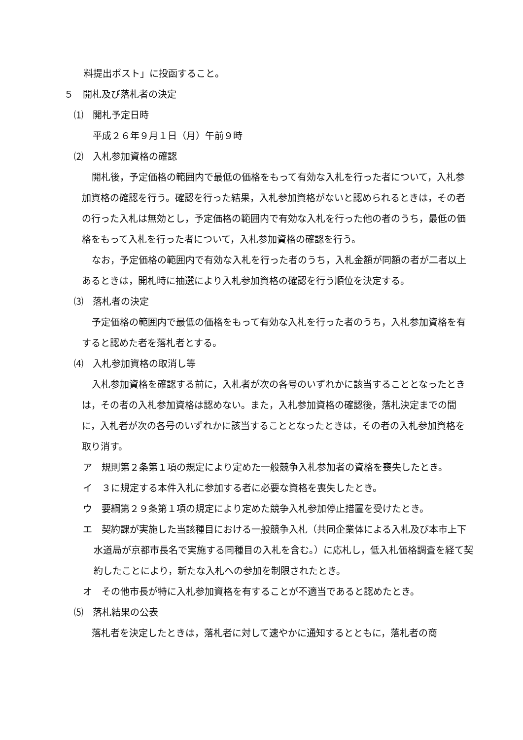料提出ポスト」に投函すること。
５　開札及び落札者の決定
⑴　開札予定日時
平成２６年９月１日（月）午前９時
⑵　入札参加資格の確認
開札後，予定価格の範囲内で最低の価格をもって有効な入札を行った者について，入札参加資格の確認を行う。確認を行った結果，入札参加資格がないと認められるときは，その者の行った入札は無効とし，予定価格の範囲内で有効な入札を行った他の者のうち，最低の価格をもって入札を行った者について，入札参加資格の確認を行う。
なお，予定価格の範囲内で有効な入札を行った者のうち，入札金額が同額の者が二者以上あるときは，開札時に抽選により入札参加資格の確認を行う順位を決定する。
⑶　落札者の決定
予定価格の範囲内で最低の価格をもって有効な入札を行った者のうち，入札参加資格を有すると認めた者を落札者とする。
⑷　入札参加資格の取消し等
入札参加資格を確認する前に，入札者が次の各号のいずれかに該当することとなったときは，その者の入札参加資格は認めない。また，入札参加資格の確認後，落札決定までの間に，入札者が次の各号のいずれかに該当することとなったときは，その者の入札参加資格を取り消す。
ア　規則第２条第１項の規定により定めた一般競争入札参加者の資格を喪失したとき。
イ　３に規定する本件入札に参加する者に必要な資格を喪失したとき。
ウ　要綱第２９条第１項の規定により定めた競争入札参加停止措置を受けたとき。
エ　契約課が実施した当該種目における一般競争入札（共同企業体による入札及び本市上下水道局が京都市長名で実施する同種目の入札を含む。）に応札し，低入札価格調査を経て契約したことにより，新たな入札への参加を制限されたとき。
オ　その他市長が特に入札参加資格を有することが不適当であると認めたとき。
⑸　落札結果の公表
落札者を決定したときは，落札者に対して速やかに通知するとともに，落札者の商